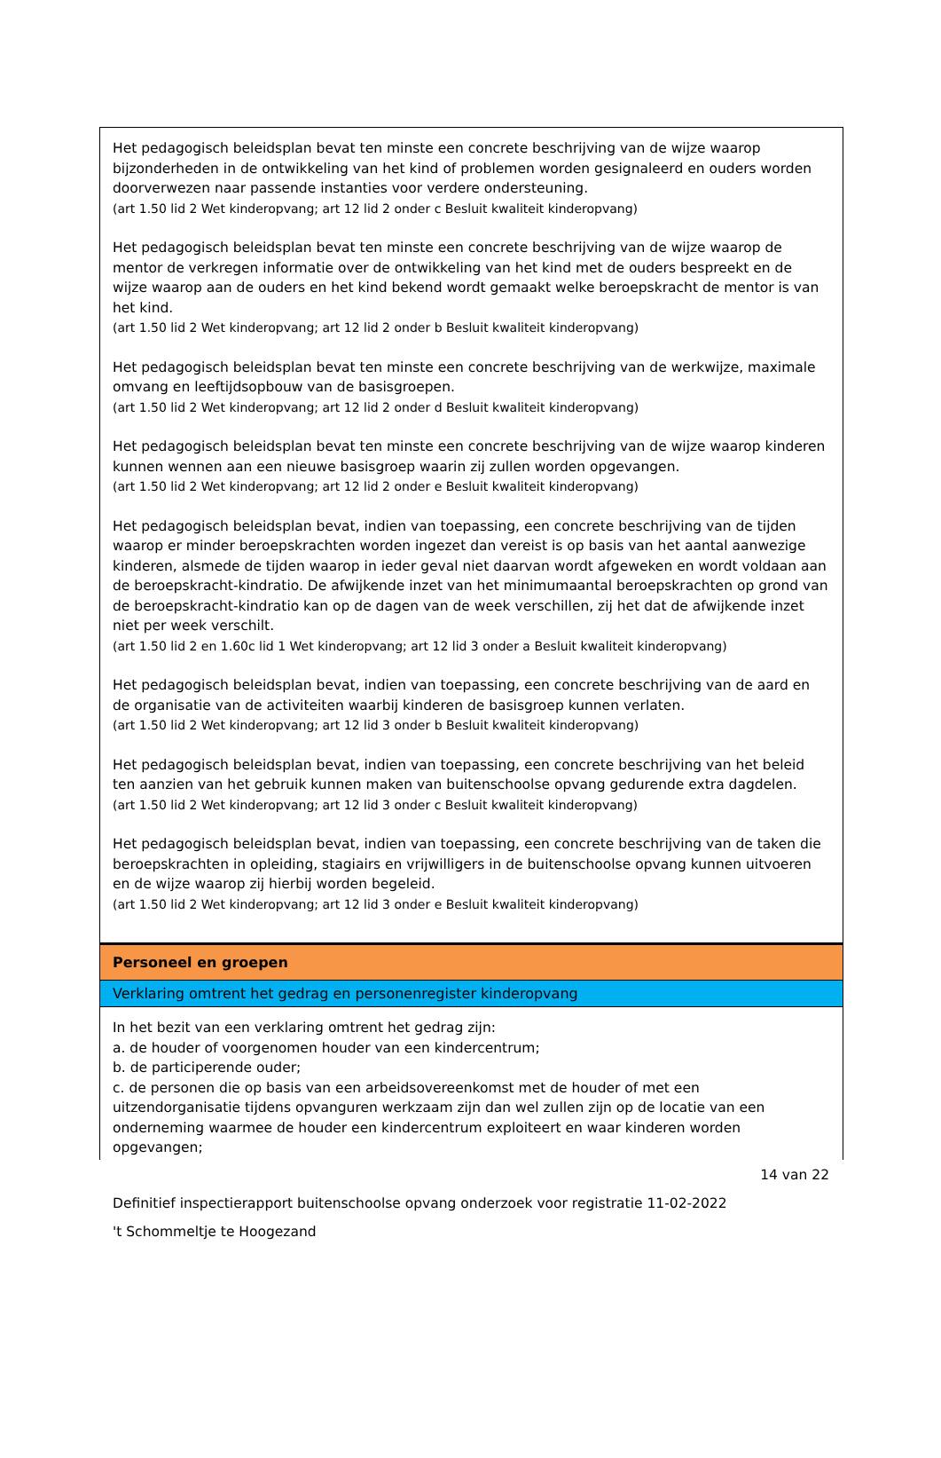Het pedagogisch beleidsplan bevat ten minste een concrete beschrijving van de wijze waarop bijzonderheden in de ontwikkeling van het kind of problemen worden gesignaleerd en ouders worden doorverwezen naar passende instanties voor verdere ondersteuning.
(art 1.50 lid 2 Wet kinderopvang; art 12 lid 2 onder c Besluit kwaliteit kinderopvang)
Het pedagogisch beleidsplan bevat ten minste een concrete beschrijving van de wijze waarop de mentor de verkregen informatie over de ontwikkeling van het kind met de ouders bespreekt en de wijze waarop aan de ouders en het kind bekend wordt gemaakt welke beroepskracht de mentor is van het kind.
(art 1.50 lid 2 Wet kinderopvang; art 12 lid 2 onder b Besluit kwaliteit kinderopvang)
Het pedagogisch beleidsplan bevat ten minste een concrete beschrijving van de werkwijze, maximale omvang en leeftijdsopbouw van de basisgroepen.
(art 1.50 lid 2 Wet kinderopvang; art 12 lid 2 onder d Besluit kwaliteit kinderopvang)
Het pedagogisch beleidsplan bevat ten minste een concrete beschrijving van de wijze waarop kinderen kunnen wennen aan een nieuwe basisgroep waarin zij zullen worden opgevangen.
(art 1.50 lid 2 Wet kinderopvang; art 12 lid 2 onder e Besluit kwaliteit kinderopvang)
Het pedagogisch beleidsplan bevat, indien van toepassing, een concrete beschrijving van de tijden waarop er minder beroepskrachten worden ingezet dan vereist is op basis van het aantal aanwezige kinderen, alsmede de tijden waarop in ieder geval niet daarvan wordt afgeweken en wordt voldaan aan de beroepskracht-kindratio. De afwijkende inzet van het minimumaantal beroepskrachten op grond van de beroepskracht-kindratio kan op de dagen van de week verschillen, zij het dat de afwijkende inzet niet per week verschilt.
(art 1.50 lid 2 en 1.60c lid 1 Wet kinderopvang; art 12 lid 3 onder a Besluit kwaliteit kinderopvang)
Het pedagogisch beleidsplan bevat, indien van toepassing, een concrete beschrijving van de aard en de organisatie van de activiteiten waarbij kinderen de basisgroep kunnen verlaten.
(art 1.50 lid 2 Wet kinderopvang; art 12 lid 3 onder b Besluit kwaliteit kinderopvang)
Het pedagogisch beleidsplan bevat, indien van toepassing, een concrete beschrijving van het beleid ten aanzien van het gebruik kunnen maken van buitenschoolse opvang gedurende extra dagdelen.
(art 1.50 lid 2 Wet kinderopvang; art 12 lid 3 onder c Besluit kwaliteit kinderopvang)
Het pedagogisch beleidsplan bevat, indien van toepassing, een concrete beschrijving van de taken die beroepskrachten in opleiding, stagiairs en vrijwilligers in de buitenschoolse opvang kunnen uitvoeren en de wijze waarop zij hierbij worden begeleid.
(art 1.50 lid 2 Wet kinderopvang; art 12 lid 3 onder e Besluit kwaliteit kinderopvang)
Personeel en groepen
Verklaring omtrent het gedrag en personenregister kinderopvang
In het bezit van een verklaring omtrent het gedrag zijn:
a. de houder of voorgenomen houder van een kindercentrum;
b. de participerende ouder;
c. de personen die op basis van een arbeidsovereenkomst met de houder of met een uitzendorganisatie tijdens opvanguren werkzaam zijn dan wel zullen zijn op de locatie van een onderneming waarmee de houder een kindercentrum exploiteert en waar kinderen worden opgevangen;
14 van 22
Definitief inspectierapport buitenschoolse opvang onderzoek voor registratie 11-02-2022
't Schommeltje te Hoogezand